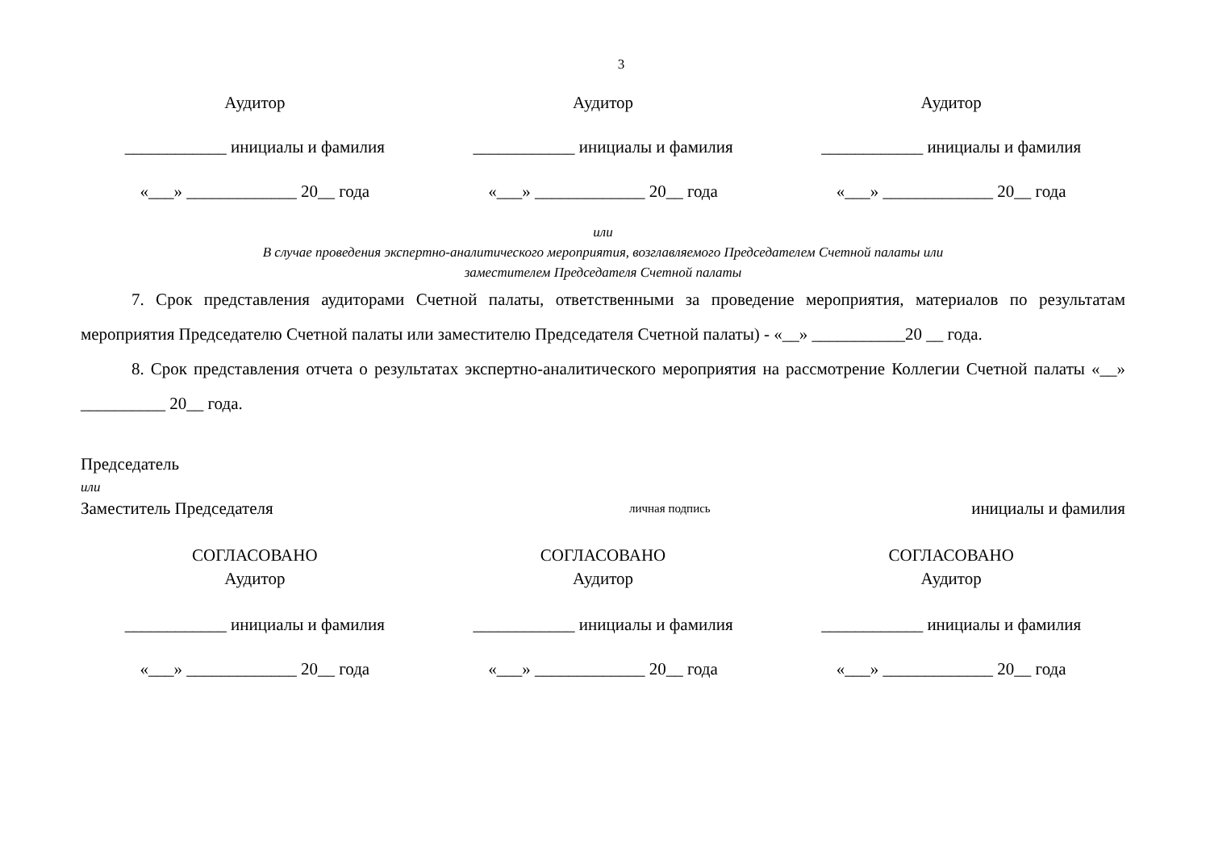3
Аудитор Аудитор Аудитор
____________ инициалы и фамилия ____________ инициалы и фамилия ____________ инициалы и фамилия
«___» _____________ 20__ года «___» _____________ 20__ года «___» _____________ 20__ года
или
В случае проведения экспертно-аналитического мероприятия, возглавляемого Председателем Счетной палаты или
заместителем Председателя Счетной палаты
7. Срок представления аудиторами Счетной палаты, ответственными за проведение мероприятия, материалов по результатам мероприятия Председателю Счетной палаты или заместителю Председателя Счетной палаты) - «__» ___________20 __ года.
8. Срок представления отчета о результатах экспертно-аналитического мероприятия на рассмотрение Коллегии Счетной палаты «__» __________ 20__ года.
Председатель
или
Заместитель Председателя
личная подпись
инициалы и фамилия
СОГЛАСОВАНО
Аудитор
СОГЛАСОВАНО
Аудитор
СОГЛАСОВАНО
Аудитор
____________ инициалы и фамилия ____________ инициалы и фамилия ____________ инициалы и фамилия
«___» _____________ 20__ года «___» _____________ 20__ года «___» _____________ 20__ года